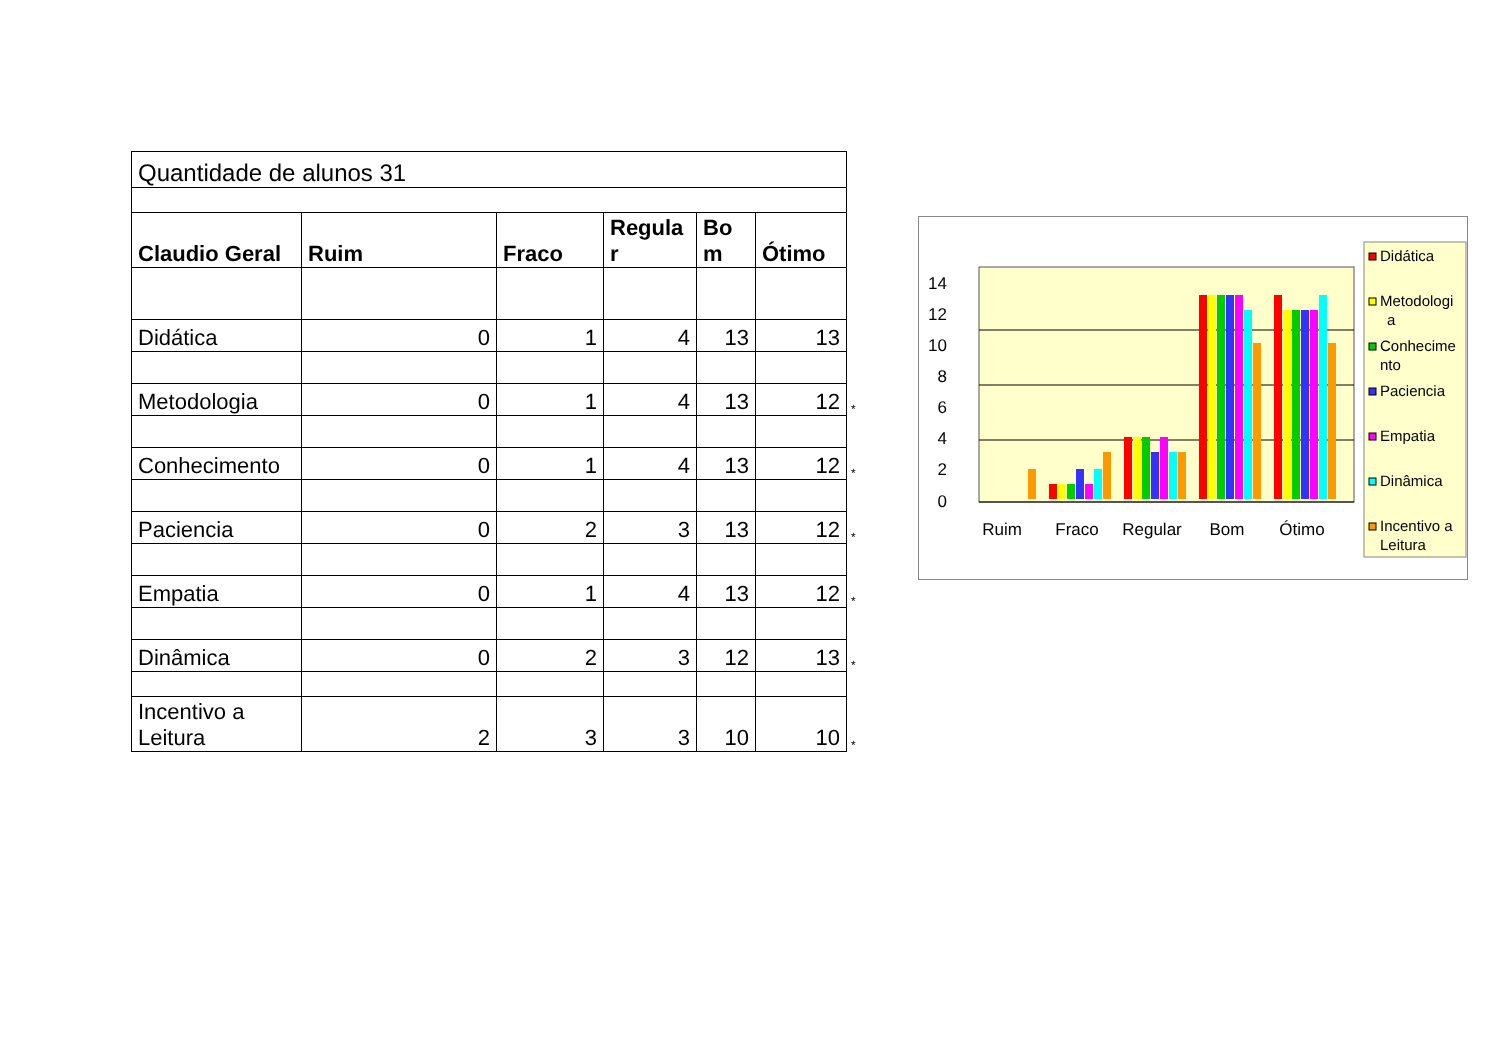| Quantidade de alunos 31 | | | | | | |
| Claudio Geral | Ruim | Fraco | Regula r | Bo m | Ótimo | |
| Didática | 0 | 1 | 4 | 13 | 13 | |
| Metodologia | 0 | 1 | 4 | 13 | 12 | * |
| Conhecimento | 0 | 1 | 4 | 13 | 12 | * |
| Paciencia | 0 | 2 | 3 | 13 | 12 | * |
| Empatia | 0 | 1 | 4 | 13 | 12 | * |
| Dinâmica | 0 | 2 | 3 | 12 | 13 | * |
| Incentivo a Leitura | 2 | 3 | 3 | 10 | 10 | * |
0
2
4
6
8
10
12
14
Ruim
Fraco
Regular
Bom
Ótimo
Didática
Metodologi
a
Conhecime
nto
Paciencia
Empatia
Dinâmica
Incentivo a
Leitura